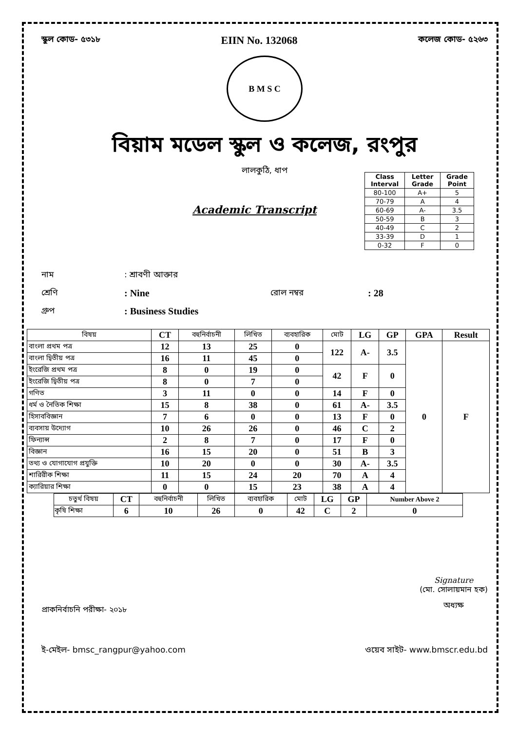স্কুল কোড- ৫৩১৮ EIIN No. 132068 কলেজ কোড- ৫২৬৩
B M S C
বিয়াম মডেল স্কুল ও কলেজ, রংপুর
লালকুঠি, ধাপ
Academic Transcript
| Class Interval | Letter Grade | Grade Point |
| --- | --- | --- |
| 80-100 | A+ | 5 |
| 70-79 | A | 4 |
| 60-69 | A- | 3.5 |
| 50-59 | B | 3 |
| 40-49 | C | 2 |
| 33-39 | D | 1 |
| 0-32 | F | 0 |
নাম: শ্রাবণী আক্তার
শ্রেণি: Nine রোল নম্বর: 28
গ্রুপ: Business Studies
| বিষয় | CT | বহুনির্বাচনী | লিখিত | ব্যবহারিক | মোট | LG | GP | GPA | Result |
| --- | --- | --- | --- | --- | --- | --- | --- | --- | --- |
| বাংলা প্রথম পত্র | 12 | 13 | 25 | 0 | 122 | A- | 3.5 | 0 | F |
| বাংলা দ্বিতীয় পত্র | 16 | 11 | 45 | 0 | | | | | |
| ইংরেজি প্রথম পত্র | 8 | 0 | 19 | 0 | 42 | F | 0 | | |
| ইংরেজি দ্বিতীয় পত্র | 8 | 0 | 7 | 0 | | | | | |
| গণিত | 3 | 11 | 0 | 0 | 14 | F | 0 | | |
| ধর্ম ও নৈতিক শিক্ষা | 15 | 8 | 38 | 0 | 61 | A- | 3.5 | | |
| হিসাববিজ্ঞান | 7 | 6 | 0 | 0 | 13 | F | 0 | | |
| ব্যবসায় উদ্যোগ | 10 | 26 | 26 | 0 | 46 | C | 2 | | |
| ফিন্যান্স | 2 | 8 | 7 | 0 | 17 | F | 0 | | |
| বিজ্ঞান | 16 | 15 | 20 | 0 | 51 | B | 3 | | |
| তথ্য ও যোগাযোগ প্রযুক্তি | 10 | 20 | 0 | 0 | 30 | A- | 3.5 | | |
| শারিরীক শিক্ষা | 11 | 15 | 24 | 20 | 70 | A | 4 | | |
| ক্যারিয়ার শিক্ষা | 0 | 0 | 15 | 23 | 38 | A | 4 | | |
| চতুর্থ বিষয় | CT | বহুনির্বাচনী | লিখিত | ব্যবহারিক | মোট | LG | GP | Number Above 2 |
| --- | --- | --- | --- | --- | --- | --- | --- | --- |
| কৃষি শিক্ষা | 6 | 10 | 26 | 0 | 42 | C | 2 | 0 |
প্রাকনির্বাচনি পরীক্ষা- ২০১৮
Signature
(মো. সোলায়মান হক)
অধ্যক্ষ
ই-মেইল- bmsc_rangpur@yahoo.com ওয়েব সাইট- www.bmscr.edu.bd